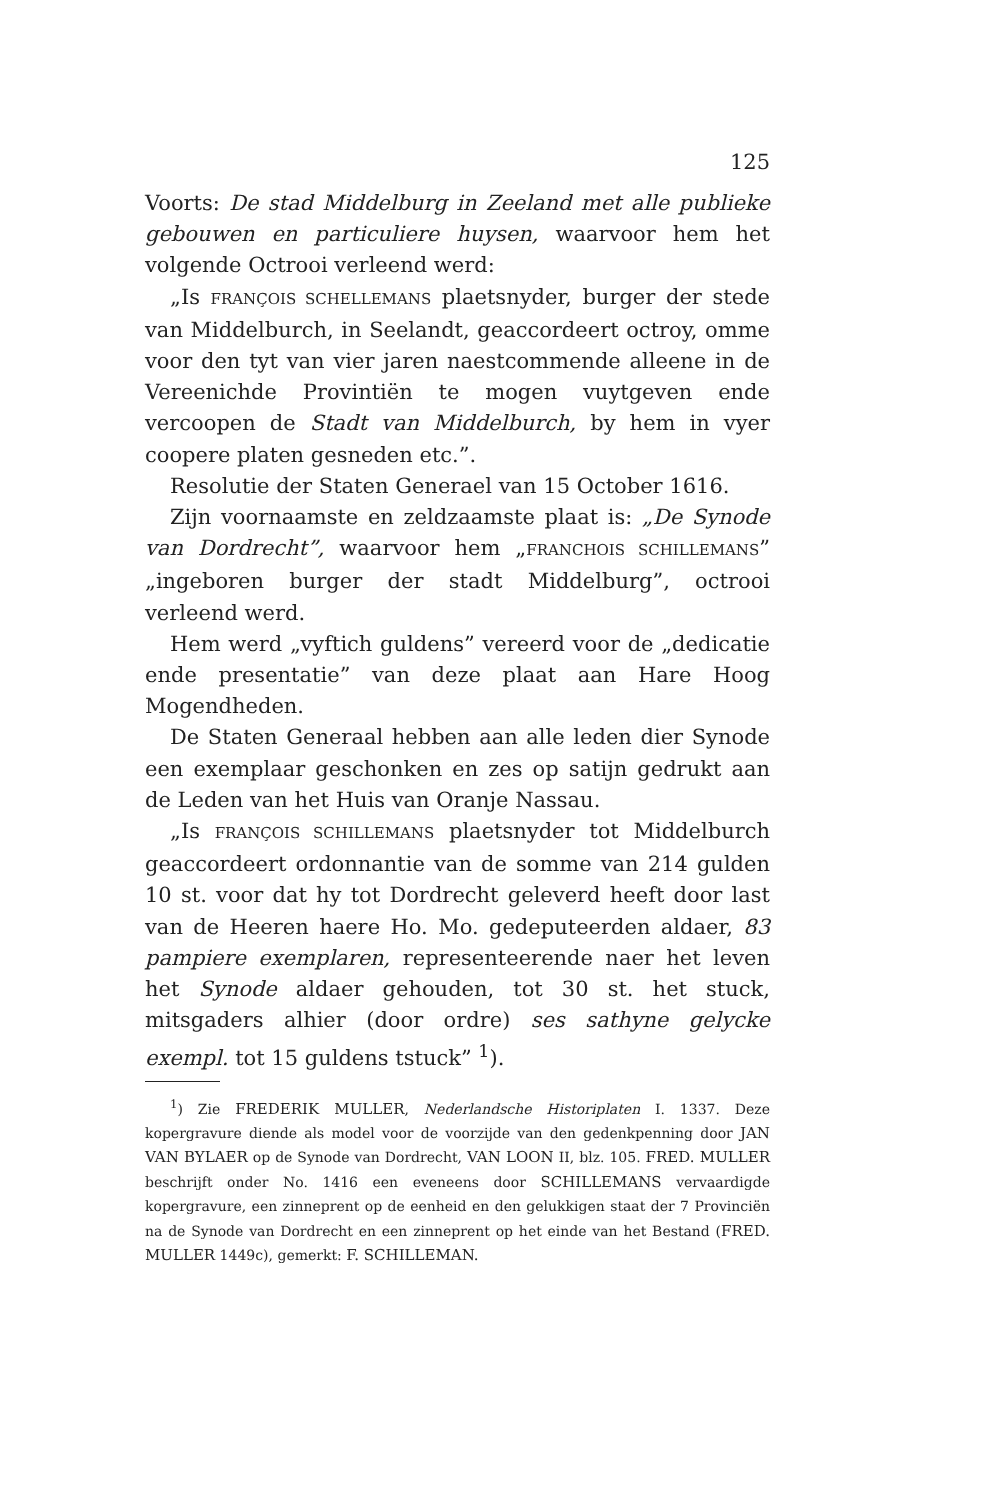125
Voorts: De stad Middelburg in Zeeland met alle publieke gebouwen en particuliere huysen, waarvoor hem het volgende Octrooi verleend werd:
„Is FRANÇOIS SCHELLEMANS plaetsnyder, burger der stede van Middelburch, in Seelandt, geaccordeert octroy, omme voor den tyt van vier jaren naestcommende alleene in de Vereenichde Provintiën te mogen vuytgeven ende vercoopen de Stadt van Middelburch, by hem in vyer coopere platen gesneden etc.”.
Resolutie der Staten Generael van 15 October 1616.
Zijn voornaamste en zeldzaamste plaat is: „De Synode van Dordrecht”, waarvoor hem „FRANCHOIS SCHILLEMANS” „ingeboren burger der stadt Middelburg”, octrooi verleend werd.
Hem werd „vyftich guldens” vereerd voor de „dedicatie ende presentatie” van deze plaat aan Hare Hoog Mogendheden.
De Staten Generaal hebben aan alle leden dier Synode een exemplaar geschonken en zes op satijn gedrukt aan de Leden van het Huis van Oranje Nassau.
„Is FRANÇOIS SCHILLEMANS plaetsnyder tot Middelburch geaccordeert ordonnantie van de somme van 214 gulden 10 st. voor dat hy tot Dordrecht geleverd heeft door last van de Heeren haere Ho. Mo. gedeputeerden aldaer, 83 pampiere exemplaren, representeerende naer het leven het Synode aldaer gehouden, tot 30 st. het stuck, mitsgaders alhier (door ordre) ses sathyne gelycke exempl. tot 15 guldens tstuck” <sup>1</sup>).
<sup>1</sup>) Zie FREDERIK MULLER, Nederlandsche Historiplaten I. 1337. Deze kopergravure diende als model voor de voorzijde van den gedenkpenning door JAN VAN BYLAER op de Synode van Dordrecht, VAN LOON II, blz. 105. FRED. MULLER beschrijft onder No. 1416 een eveneens door SCHILLEMANS vervaardigde kopergravure, een zinneprent op de eenheid en den gelukkigen staat der 7 Provinciën na de Synode van Dordrecht en een zinneprent op het einde van het Bestand (FRED. MULLER 1449c), gemerkt: F. SCHILLEMAN.